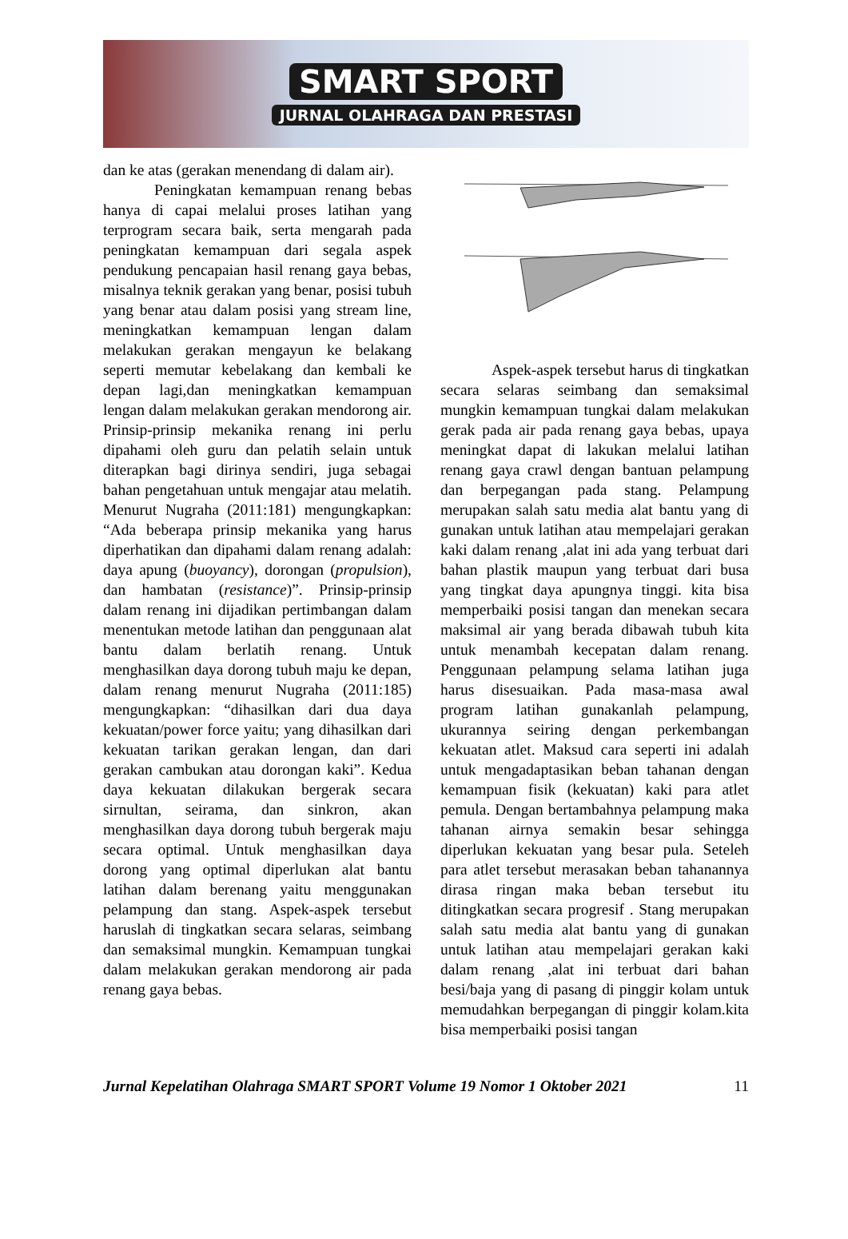SMART SPORT
JURNAL OLAHRAGA DAN PRESTASI
dan ke atas (gerakan menendang di dalam air).
Peningkatan kemampuan renang bebas hanya di capai melalui proses latihan yang terprogram secara baik, serta mengarah pada peningkatan kemampuan dari segala aspek pendukung pencapaian hasil renang gaya bebas, misalnya teknik gerakan yang benar, posisi tubuh yang benar atau dalam posisi yang stream line, meningkatkan kemampuan lengan dalam melakukan gerakan mengayun ke belakang seperti memutar kebelakang dan kembali ke depan lagi,dan meningkatkan kemampuan lengan dalam melakukan gerakan mendorong air. Prinsip-prinsip mekanika renang ini perlu dipahami oleh guru dan pelatih selain untuk diterapkan bagi dirinya sendiri, juga sebagai bahan pengetahuan untuk mengajar atau melatih. Menurut Nugraha (2011:181) mengungkapkan: “Ada beberapa prinsip mekanika yang harus diperhatikan dan dipahami dalam renang adalah: daya apung (buoyancy), dorongan (propulsion), dan hambatan (resistance)”. Prinsip-prinsip dalam renang ini dijadikan pertimbangan dalam menentukan metode latihan dan penggunaan alat bantu dalam berlatih renang. Untuk menghasilkan daya dorong tubuh maju ke depan, dalam renang menurut Nugraha (2011:185) mengungkapkan: “dihasilkan dari dua daya kekuatan/power force yaitu; yang dihasilkan dari kekuatan tarikan gerakan lengan, dan dari gerakan cambukan atau dorongan kaki”. Kedua daya kekuatan dilakukan bergerak secara sirnultan, seirama, dan sinkron, akan menghasilkan daya dorong tubuh bergerak maju secara optimal. Untuk menghasilkan daya dorong yang optimal diperlukan alat bantu latihan dalam berenang yaitu menggunakan pelampung dan stang. Aspek-aspek tersebut haruslah di tingkatkan secara selaras, seimbang dan semaksimal mungkin. Kemampuan tungkai dalam melakukan gerakan mendorong air pada renang gaya bebas.
Aspek-aspek tersebut harus di tingkatkan secara selaras seimbang dan semaksimal mungkin kemampuan tungkai dalam melakukan gerak pada air pada renang gaya bebas, upaya meningkat dapat di lakukan melalui latihan renang gaya crawl dengan bantuan pelampung dan berpegangan pada stang. Pelampung merupakan salah satu media alat bantu yang di gunakan untuk latihan atau mempelajari gerakan kaki dalam renang ,alat ini ada yang terbuat dari bahan plastik maupun yang terbuat dari busa yang tingkat daya apungnya tinggi. kita bisa memperbaiki posisi tangan dan menekan secara maksimal air yang berada dibawah tubuh kita untuk menambah kecepatan dalam renang. Penggunaan pelampung selama latihan juga harus disesuaikan. Pada masa-masa awal program latihan gunakanlah pelampung, ukurannya seiring dengan perkembangan kekuatan atlet. Maksud cara seperti ini adalah untuk mengadaptasikan beban tahanan dengan kemampuan fisik (kekuatan) kaki para atlet pemula. Dengan bertambahnya pelampung maka tahanan airnya semakin besar sehingga diperlukan kekuatan yang besar pula. Seteleh para atlet tersebut merasakan beban tahanannya dirasa ringan maka beban tersebut itu ditingkatkan secara progresif . Stang merupakan salah satu media alat bantu yang di gunakan untuk latihan atau mempelajari gerakan kaki dalam renang ,alat ini terbuat dari bahan besi/baja yang di pasang di pinggir kolam untuk memudahkan berpegangan di pinggir kolam.kita bisa memperbaiki posisi tangan
Jurnal Kepelatihan Olahraga SMART SPORT Volume 19 Nomor 1 Oktober 2021 11